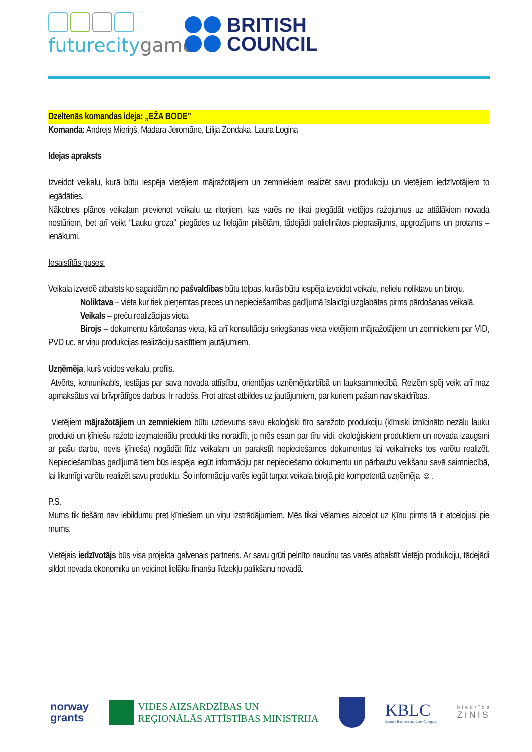futurecitygame
BRITISH
COUNCIL
Dzeltenās komandas ideja: „EŽA BODE”
Komanda: Andrejs Mieriņš, Madara Jeromāne, Lilija Zondaka, Laura Logina
Idejas apraksts
Izveidot veikalu, kurā būtu iespēja vietējiem mājražotājiem un zemniekiem realizēt savu produkciju un vietējiem iedzīvotājiem to iegādāties.
Nākotnes plānos veikalam pievienot veikalu uz riteņiem, kas varēs ne tikai piegādāt vietējos ražojumus uz attālākiem novada nostūriem, bet arī veikt “Lauku groza” piegādes uz lielajām pilsētām, tādejādi palielinātos pieprasījums, apgrozījums un protams – ienākumi.
Iesaistītās puses:
Veikala izveidē atbalsts ko sagaidām no pašvaldības būtu telpas, kurās būtu iespēja izveidot veikalu, nelielu noliktavu un biroju.
Noliktava – vieta kur tiek pieņemtas preces un nepieciešamības gadījumā īslaicīgi uzglabātas pirms pārdošanas veikalā.
Veikals – preču realizācijas vieta.
Birojs – dokumentu kārtošanas vieta, kā arī konsultāciju sniegšanas vieta vietējiem mājražotājiem un zemniekiem par VID, PVD uc. ar viņu produkcijas realizāciju saistītiem jautājumiem.
Uzņēmēja, kurš veidos veikalu, profils.
Atvērts, komunikabls, iestājas par sava novada attīstību, orientējas uzņēmējdarbībā un lauksaimniecībā. Reizēm spēj veikt arī maz apmaksātus vai brīvprātīgos darbus. Ir radošs. Prot atrast atbildes uz jautājumiem, par kuriem pašam nav skaidrības.
Vietējiem mājražotājiem un zemniekiem būtu uzdevums savu ekoloģiski tīro saražoto produkciju (ķīmiski iznīcināto nezāļu lauku produkti un ķīniešu ražoto izejmateriālu produkti tiks noraidīti, jo mēs esam par tīru vidi, ekoloģiskiem produktiem un novada izaugsmi ar pašu darbu, nevis ķīnieša) nogādāt līdz veikalam un parakstīt nepieciešamos dokumentus lai veikalnieks tos varētu realizēt. Nepieciešamības gadījumā tiem būs iespēja iegūt informāciju par nepieciešamo dokumentu un pārbaužu veikšanu savā saimniecībā, lai likumīgi varētu realizēt savu produktu. Šo informāciju varēs iegūt turpat veikala birojā pie kompetentā uzņēmēja ☺.
P.S.
Mums tik tiešām nav iebildumu pret ķīniešiem un viņu izstrādājumiem. Mēs tikai vēlamies aizceļot uz Ķīnu pirms tā ir atceļojusi pie mums.
Vietējais iedzīvotājs būs visa projekta galvenais partneris. Ar savu grūti pelnīto naudiņu tas varēs atbalstīt vietējo produkciju, tādejādi sildot novada ekonomiku un veicinot lielāku finanšu līdzekļu palikšanu novadā.
norway
grants
VIDES AIZSARDZĪBAS UN
REĢIONĀLĀS ATTĪSTĪBAS MINISTRIJA
KBLC
Ķemers Business and Law Company
biedrība
ZINIS